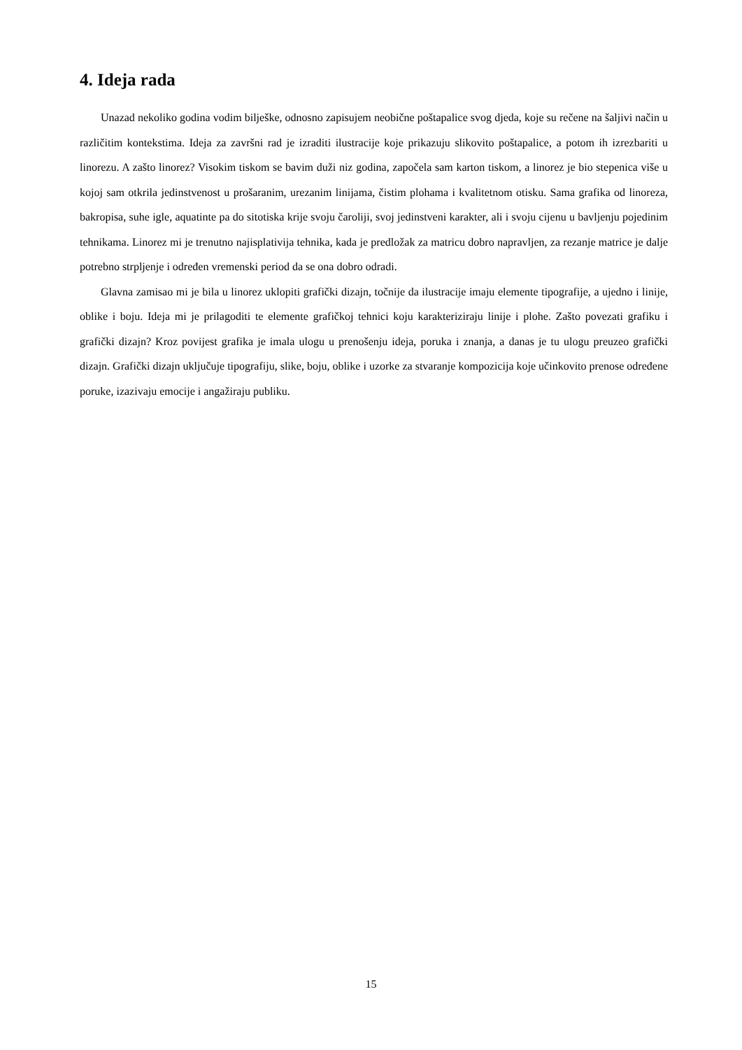4. Ideja rada
Unazad nekoliko godina vodim bilješke, odnosno zapisujem neobične poštapalice svog djeda, koje su rečene na šaljivi način u različitim kontekstima. Ideja za završni rad je izraditi ilustracije koje prikazuju slikovito poštapalice, a potom ih izrezbariti u linorezu. A zašto linorez? Visokim tiskom se bavim duži niz godina, započela sam karton tiskom, a linorez je bio stepenica više u kojoj sam otkrila jedinstvenost u prošaranim, urezanim linijama, čistim plohama i kvalitetnom otisku. Sama grafika od linoreza, bakropisa, suhe igle, aquatinte pa do sitotiska krije svoju čaroliji, svoj jedinstveni karakter, ali i svoju cijenu u bavljenju pojedinim tehnikama. Linorez mi je trenutno najisplativija tehnika, kada je predložak za matricu dobro napravljen, za rezanje matrice je dalje potrebno strpljenje i određen vremenski period da se ona dobro odradi.
Glavna zamisao mi je bila u linorez uklopiti grafički dizajn, točnije da ilustracije imaju elemente tipografije, a ujedno i linije, oblike i boju. Ideja mi je prilagoditi te elemente grafičkoj tehnici koju karakteriziraju linije i plohe. Zašto povezati grafiku i grafički dizajn? Kroz povijest grafika je imala ulogu u prenošenju ideja, poruka i znanja, a danas je tu ulogu preuzeo grafički dizajn. Grafički dizajn uključuje tipografiju, slike, boju, oblike i uzorke za stvaranje kompozicija koje učinkovito prenose određene poruke, izazivaju emocije i angažiraju publiku.
15